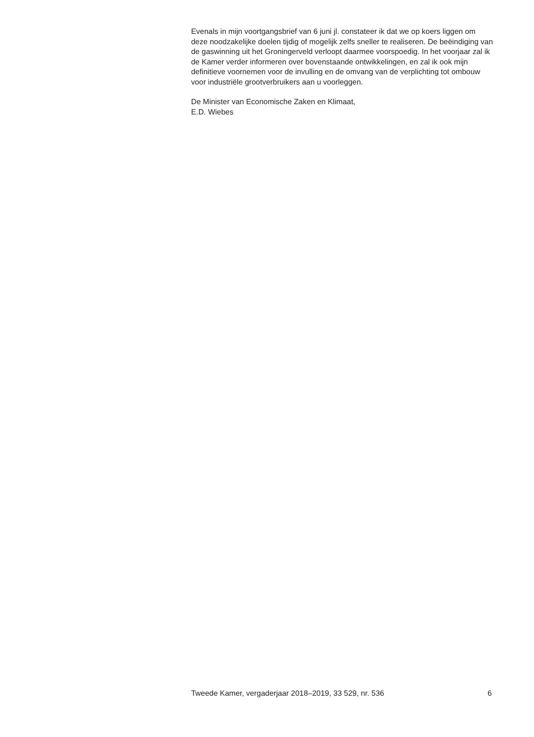Evenals in mijn voortgangsbrief van 6 juni jl. constateer ik dat we op koers liggen om deze noodzakelijke doelen tijdig of mogelijk zelfs sneller te realiseren. De beëindiging van de gaswinning uit het Groningerveld verloopt daarmee voorspoedig. In het voorjaar zal ik de Kamer verder informeren over bovenstaande ontwikkelingen, en zal ik ook mijn definitieve voornemen voor de invulling en de omvang van de verplichting tot ombouw voor industriële grootverbruikers aan u voorleggen.
De Minister van Economische Zaken en Klimaat,
E.D. Wiebes
Tweede Kamer, vergaderjaar 2018–2019, 33 529, nr. 536 6